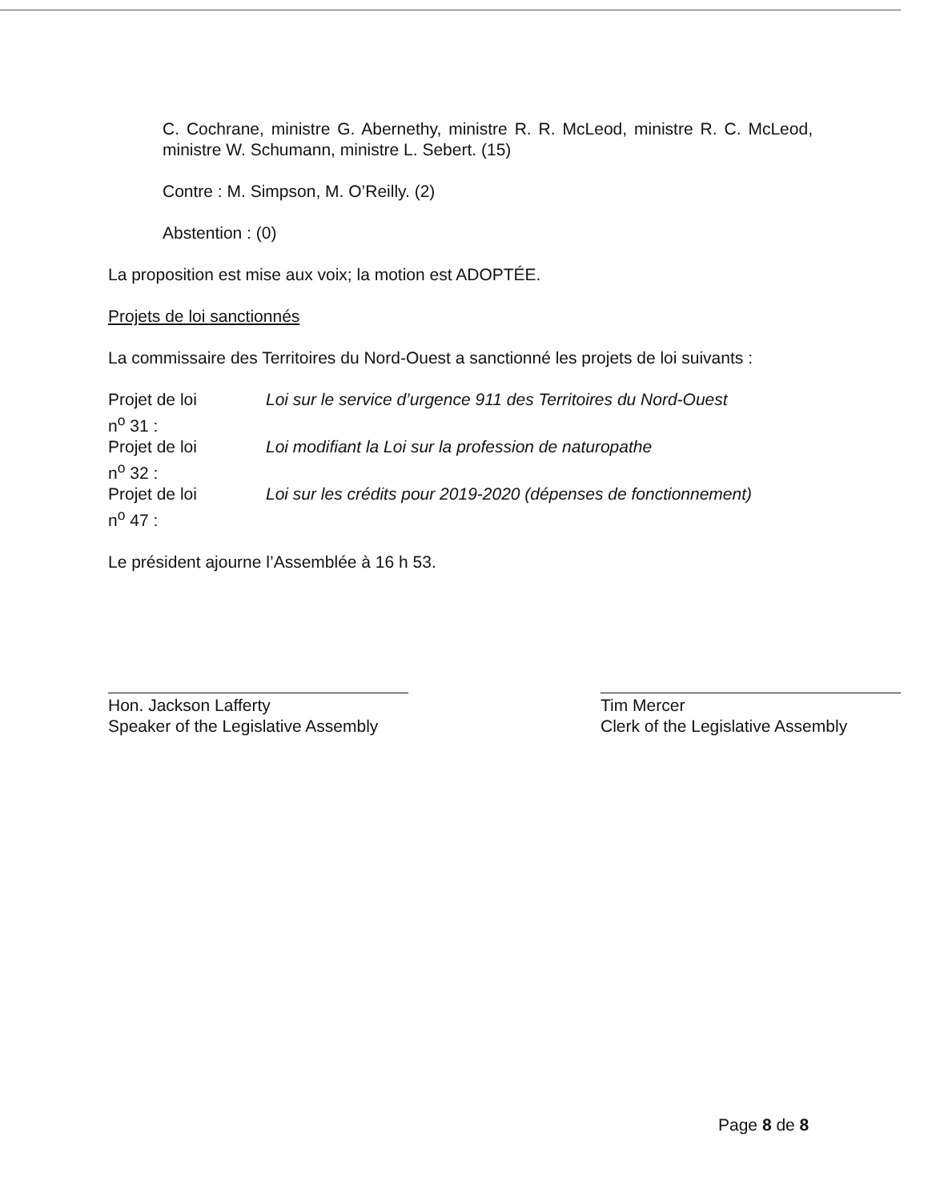C. Cochrane, ministre G. Abernethy, ministre R. R. McLeod, ministre R. C. McLeod, ministre W. Schumann, ministre L. Sebert. (15)
Contre : M. Simpson, M. O’Reilly. (2)
Abstention : (0)
La proposition est mise aux voix; la motion est ADOPTÉE.
Projets de loi sanctionnés
La commissaire des Territoires du Nord-Ouest a sanctionné les projets de loi suivants :
Projet de loi
n<sup>o</sup> 31 :
Loi sur le service d’urgence 911 des Territoires du Nord-Ouest
Projet de loi
n<sup>o</sup> 32 :
Loi modifiant la Loi sur la profession de naturopathe
Projet de loi
n<sup>o</sup> 47 :
Loi sur les crédits pour 2019-2020 (dépenses de fonctionnement)
Le président ajourne l’Assemblée à 16 h 53.
Hon. Jackson Lafferty
Speaker of the Legislative Assembly
Tim Mercer
Clerk of the Legislative Assembly
Page 8 de 8